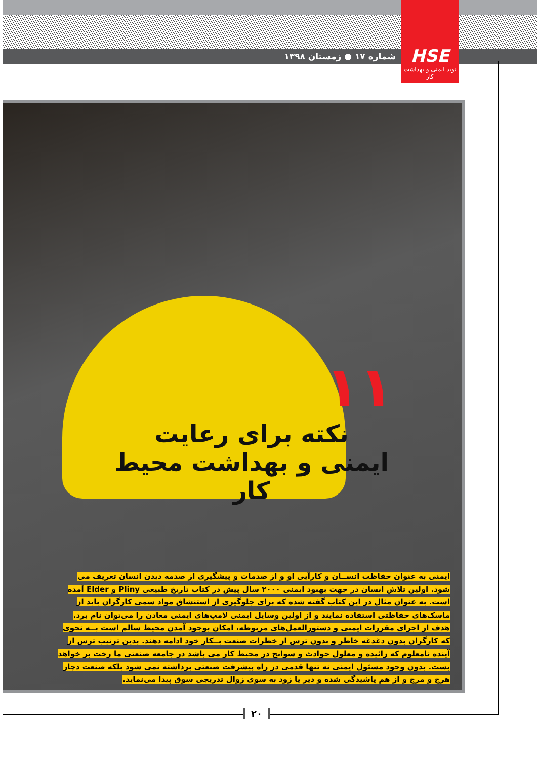شماره ۱۷ ● زمستان ۱۳۹۸
HSE
نوید ایمنی و بهداشت کار
۱۱
نکته برای رعایت
ایمنی و بهداشت محیط کار
ایمنی به عنوان حفاظت انســان و کارآیی او و از صدمات و پیشگیری از صدمه دیدن انسان تعریف می شود. اولین تلاش انسان در جهت بهبود ایمنی ۲۰۰۰ سال پیش در کتاب تاریخ طبیعی Pliny و Elder آمده است. به عنوان مثال در این کتاب گفته شده که برای جلوگیری از استنشاق مواد سمی کارگران باید از ماسک‌های حفاظتی استفاده نمایند و از اولین وسایل ایمنی لامپ‌های ایمنی معادن را می‌توان نام برد. هدف از اجرای مقررات ایمنی و دستورالعمل‌های مربوطه، امکان بوجود آمدن محیط سالم است بــه نحوی که کارگران بدون دغدغه خاطر و بدون ترس از خطرات صنعت بــکار خود ادامه دهند. بدین ترتیب ترس از آینده نامعلوم که زائیده و معلول حوادث و سوانح در محیط کار می باشد در جامعه صنعتی ما رخت بر خواهد بست. بدون وجود مسئول ایمنی نه تنها قدمی در راه پیشرفت صنعتی برداشته نمی شود بلکه صنعت دچار هرج و مرج و از هم پاشیدگی شده و دیر یا زود به سوی زوال تدریجی سوق پیدا می‌نماید.
۲۰